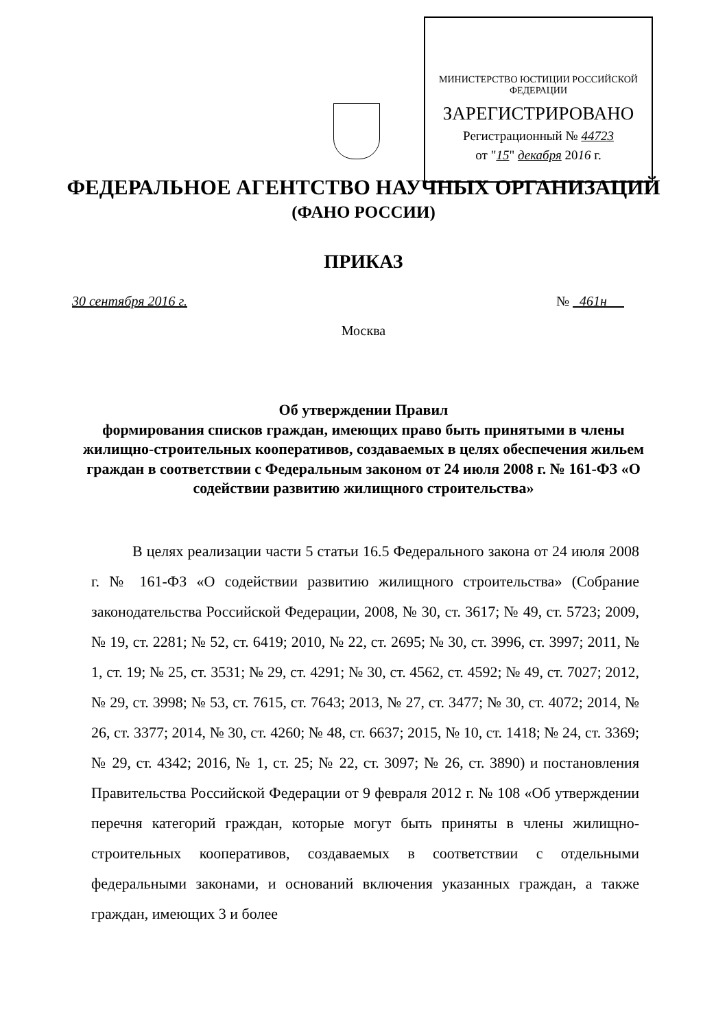МИНИСТЕРСТВО ЮСТИЦИИ РОССИЙСКОЙ ФЕДЕРАЦИИ
ЗАРЕГИСТРИРОВАНО
Регистрационный № 44723
от "15" декабря 2016 г.
ФЕДЕРАЛЬНОЕ АГЕНТСТВО НАУЧНЫХ ОРГАНИЗАЦИЙ
(ФАНО РОССИИ)
ПРИКАЗ
30 сентября 2016 г. № 461н
Москва
Об утверждении Правил
формирования списков граждан, имеющих право быть принятыми в члены жилищно-строительных кооперативов, создаваемых в целях обеспечения жильем граждан в соответствии с Федеральным законом от 24 июля 2008 г. № 161-ФЗ «О содействии развитию жилищного строительства»
В целях реализации части 5 статьи 16.5 Федерального закона от 24 июля 2008 г. № 161-ФЗ «О содействии развитию жилищного строительства» (Собрание законодательства Российской Федерации, 2008, № 30, ст. 3617; № 49, ст. 5723; 2009, № 19, ст. 2281; № 52, ст. 6419; 2010, № 22, ст. 2695; № 30, ст. 3996, ст. 3997; 2011, № 1, ст. 19; № 25, ст. 3531; № 29, ст. 4291; № 30, ст. 4562, ст. 4592; № 49, ст. 7027; 2012, № 29, ст. 3998; № 53, ст. 7615, ст. 7643; 2013, № 27, ст. 3477; № 30, ст. 4072; 2014, № 26, ст. 3377; 2014, № 30, ст. 4260; № 48, ст. 6637; 2015, № 10, ст. 1418; № 24, ст. 3369; № 29, ст. 4342; 2016, № 1, ст. 25; № 22, ст. 3097; № 26, ст. 3890) и постановления Правительства Российской Федерации от 9 февраля 2012 г. № 108 «Об утверждении перечня категорий граждан, которые могут быть приняты в члены жилищно-строительных кооперативов, создаваемых в соответствии с отдельными федеральными законами, и оснований включения указанных граждан, а также граждан, имеющих 3 и более